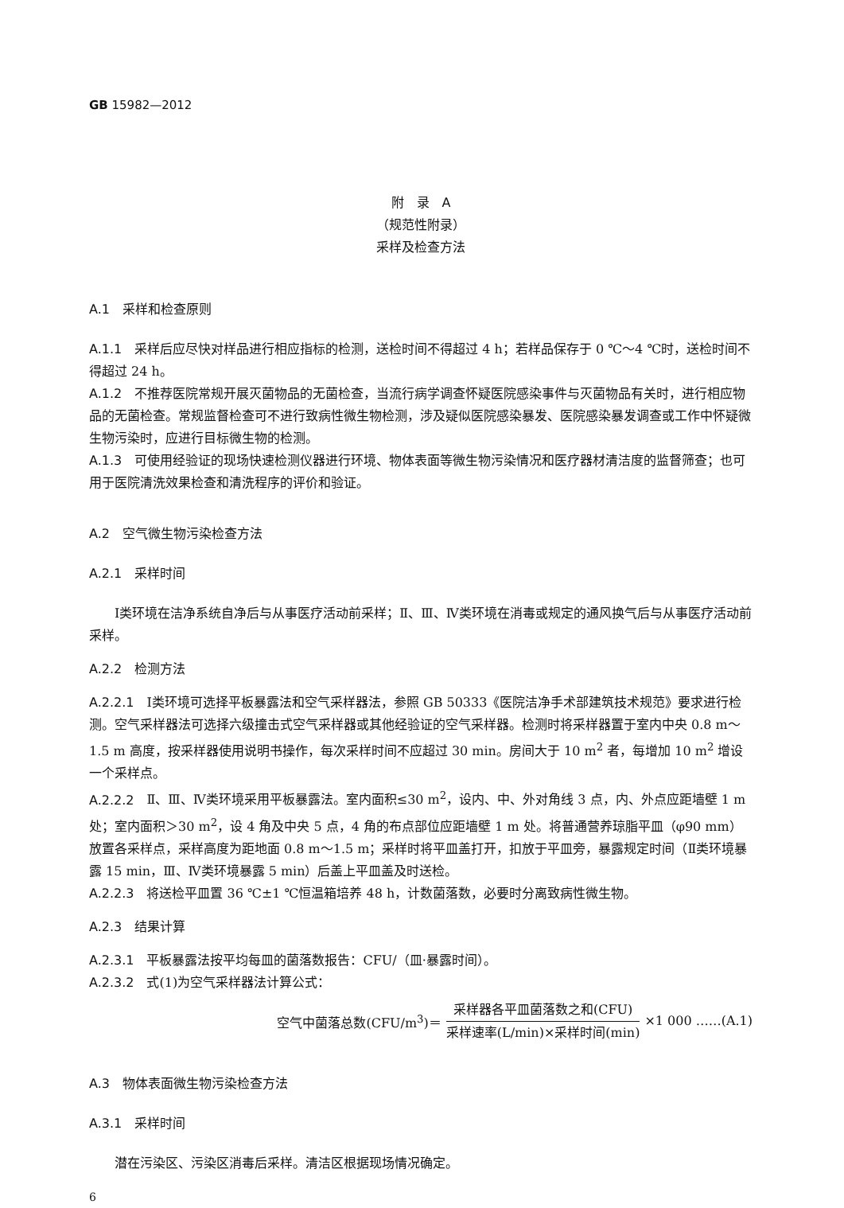GB 15982—2012
附　录　A
（规范性附录）
采样及检查方法
A.1　采样和检查原则
A.1.1 采样后应尽快对样品进行相应指标的检测，送检时间不得超过 4 h；若样品保存于 0 ℃～4 ℃时，送检时间不得超过 24 h。
A.1.2 不推荐医院常规开展灭菌物品的无菌检查，当流行病学调查怀疑医院感染事件与灭菌物品有关时，进行相应物品的无菌检查。常规监督检查可不进行致病性微生物检测，涉及疑似医院感染暴发、医院感染暴发调查或工作中怀疑微生物污染时，应进行目标微生物的检测。
A.1.3 可使用经验证的现场快速检测仪器进行环境、物体表面等微生物污染情况和医疗器材清洁度的监督筛查；也可用于医院清洗效果检查和清洗程序的评价和验证。
A.2　空气微生物污染检查方法
A.2.1　采样时间
Ⅰ类环境在洁净系统自净后与从事医疗活动前采样；Ⅱ、Ⅲ、Ⅳ类环境在消毒或规定的通风换气后与从事医疗活动前采样。
A.2.2　检测方法
A.2.2.1 Ⅰ类环境可选择平板暴露法和空气采样器法，参照 GB 50333《医院洁净手术部建筑技术规范》要求进行检测。空气采样器法可选择六级撞击式空气采样器或其他经验证的空气采样器。检测时将采样器置于室内中央 0.8 m～1.5 m 高度，按采样器使用说明书操作，每次采样时间不应超过 30 min。房间大于 10 m<sup>2</sup> 者，每增加 10 m<sup>2</sup> 增设一个采样点。
A.2.2.2 Ⅱ、Ⅲ、Ⅳ类环境采用平板暴露法。室内面积≤30 m<sup>2</sup>，设内、中、外对角线 3 点，内、外点应距墙壁 1 m 处；室内面积＞30 m<sup>2</sup>，设 4 角及中央 5 点，4 角的布点部位应距墙壁 1 m 处。将普通营养琼脂平皿（φ90 mm）放置各采样点，采样高度为距地面 0.8 m～1.5 m；采样时将平皿盖打开，扣放于平皿旁，暴露规定时间（Ⅱ类环境暴露 15 min，Ⅲ、Ⅳ类环境暴露 5 min）后盖上平皿盖及时送检。
A.2.2.3 将送检平皿置 36 ℃±1 ℃恒温箱培养 48 h，计数菌落数，必要时分离致病性微生物。
A.2.3　结果计算
A.2.3.1 平板暴露法按平均每皿的菌落数报告：CFU/（皿·暴露时间）。
A.2.3.2 式(1)为空气采样器法计算公式：
空气中菌落总数(CFU/m<sup>3</sup>)＝ 采样器各平皿菌落数之和(CFU) 采样速率(L/min)×采样时间(min) ×1 000 ……(A.1)
A.3　物体表面微生物污染检查方法
A.3.1　采样时间
潜在污染区、污染区消毒后采样。清洁区根据现场情况确定。
6